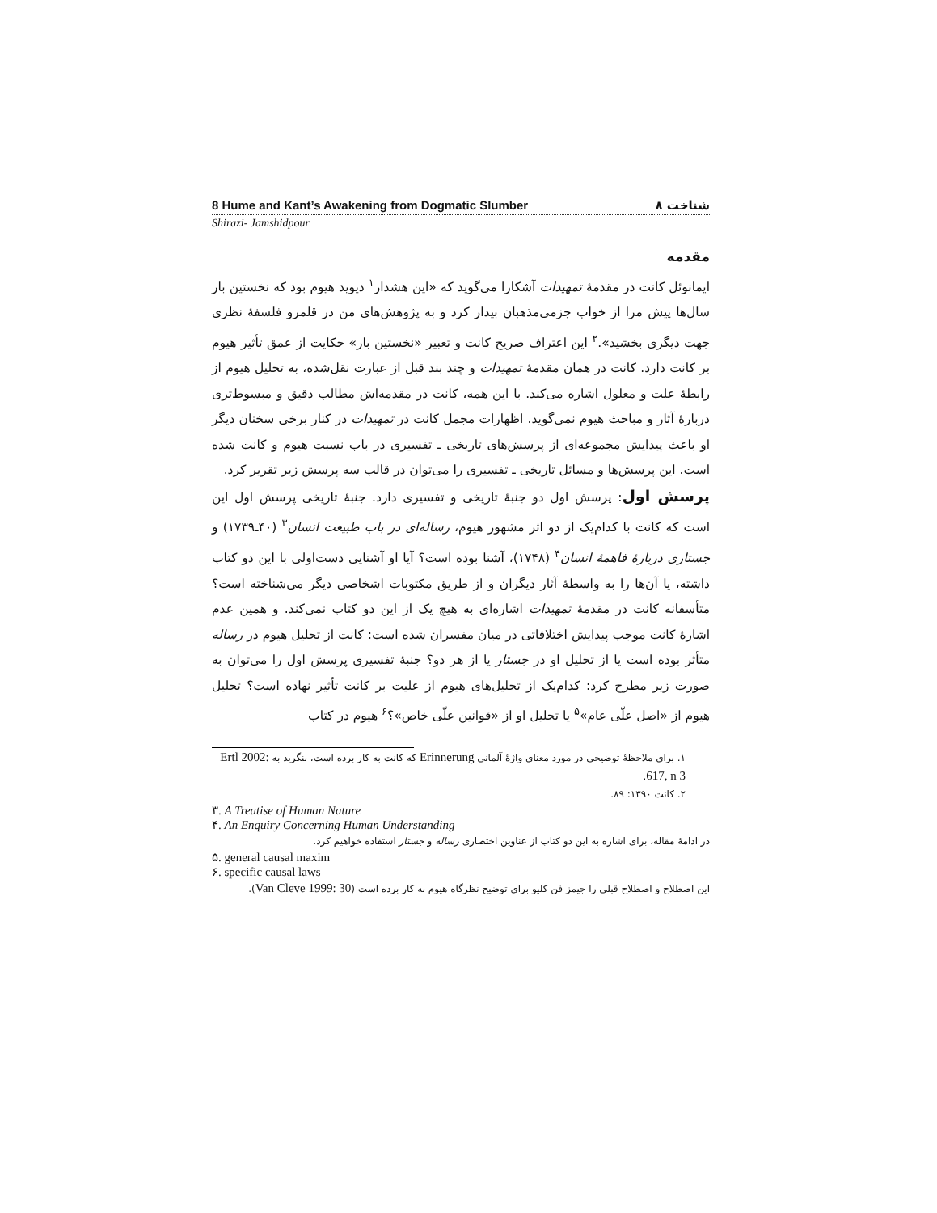8 Hume and Kant’s Awakening from Dogmatic Slumber ۸ شناخت
Shirazi- Jamshidpour
مقدمه
ایمانوئل کانت در مقدمهٔ تمهیدات آشکارا می‌گوید که «این هشدار<sup>۱</sup> دیوید هیوم بود که نخستین بار سال‌ها پیش مرا از خواب جزمی‌مذهبان بیدار کرد و به پژوهش‌های من در قلمرو فلسفهٔ نظری جهت دیگری بخشید».<sup>۲</sup> این اعتراف صریح کانت و تعبیر «نخستین بار» حکایت از عمق تأثیر هیوم بر کانت دارد. کانت در همان مقدمهٔ تمهیدات و چند بند قبل از عبارت نقل‌شده، به تحلیل هیوم از رابطهٔ علت و معلول اشاره می‌کند. با این همه، کانت در مقدمه‌اش مطالب دقیق و مبسوط‌تری دربارهٔ آثار و مباحث هیوم نمی‌گوید. اظهارات مجمل کانت در تمهیدات در کنار برخی سخنان دیگر او باعث پیدایش مجموعه‌ای از پرسش‌های تاریخی ـ تفسیری در باب نسبت هیوم و کانت شده است. این پرسش‌ها و مسائل تاریخی ـ تفسیری را می‌توان در قالب سه پرسش زیر تقریر کرد.
پرسش اول: پرسش اول دو جنبهٔ تاریخی و تفسیری دارد. جنبهٔ تاریخی پرسش اول این است که کانت با کدام‌یک از دو اثر مشهور هیوم، رساله‌ای در باب طبیعت انسان<sup>۳</sup> (۴۰ـ۱۷۳۹) و جستاری دربارهٔ فاهمهٔ انسان<sup>۴</sup> (۱۷۴۸)، آشنا بوده است؟ آیا او آشنایی دست‌اولی با این دو کتاب داشته، یا آن‌ها را به واسطهٔ آثار دیگران و از طریق مکتوبات اشخاصی دیگر می‌شناخته است؟ متأسفانه کانت در مقدمهٔ تمهیدات اشاره‌ای به هیچ یک از این دو کتاب نمی‌کند. و همین عدم اشارهٔ کانت موجب پیدایش اختلافاتی در میان مفسران شده است: کانت از تحلیل هیوم در رساله متأثر بوده است یا از تحلیل او در جستار یا از هر دو؟ جنبهٔ تفسیری پرسش اول را می‌توان به صورت زیر مطرح کرد: کدام‌یک از تحلیل‌های هیوم از علیت بر کانت تأثیر نهاده است؟ تحلیل هیوم از «اصل علّی عام»<sup>۵</sup> یا تحلیل او از «قوانین علّی خاص»؟<sup>۶</sup> هیوم در کتاب
۱. برای ملاحظهٔ توضیحی در مورد معنای واژهٔ آلمانی Erinnerung که کانت به کار برده است، بنگرید به Ertl 2002: 617, n 3.
۲. کانت ۱۳۹۰: ۸۹.
٣. A Treatise of Human Nature
۴. An Enquiry Concerning Human Understanding
در ادامهٔ مقاله، برای اشاره به این دو کتاب از عناوین اختصاری رساله و جستار استفاده خواهیم کرد.
۵. general causal maxim
۶. specific causal laws
این اصطلاح و اصطلاح قبلی را جیمز فن کلیو برای توضیح نظرگاه هیوم به کار برده است (Van Cleve 1999: 30).